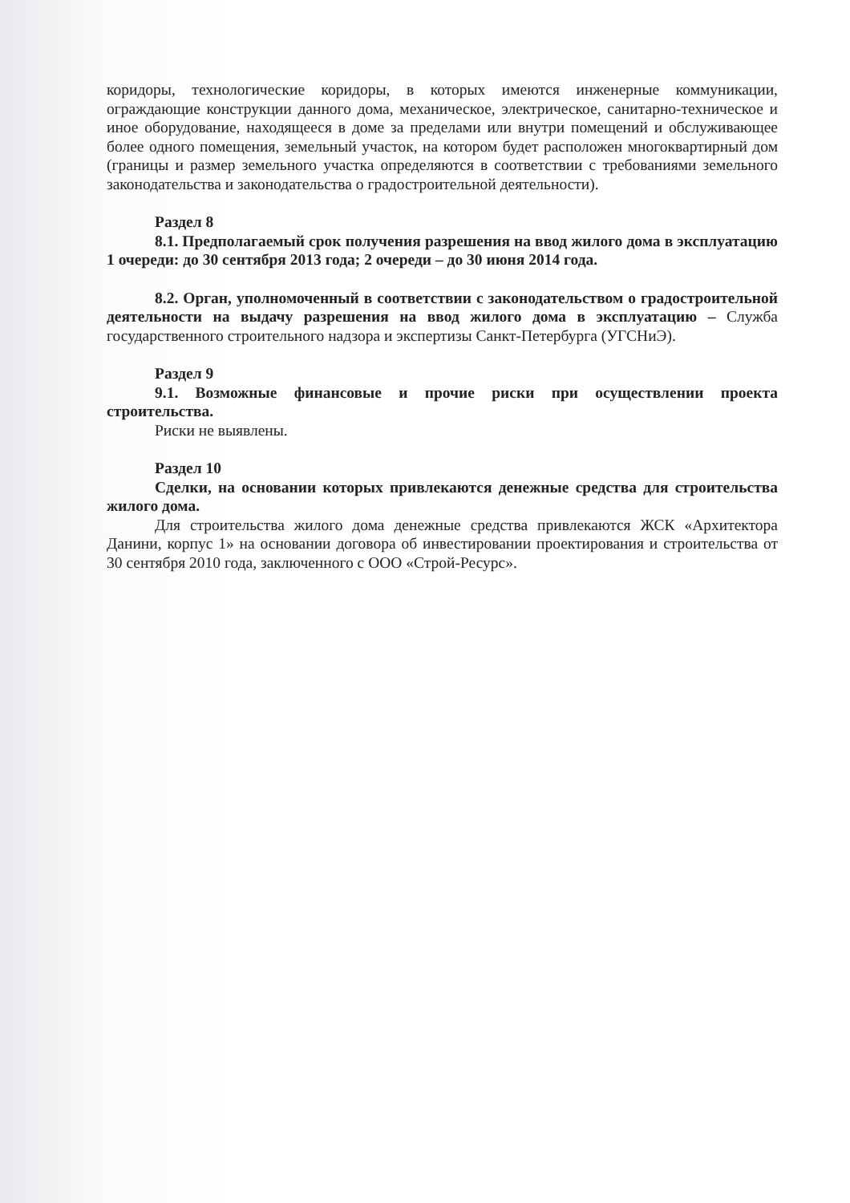коридоры, технологические коридоры, в которых имеются инженерные коммуникации, ограждающие конструкции данного дома, механическое, электрическое, санитарно-техническое и иное оборудование, находящееся в доме за пределами или внутри помещений и обслуживающее более одного помещения, земельный участок, на котором будет расположен многоквартирный дом (границы и размер земельного участка определяются в соответствии с требованиями земельного законодательства и законодательства о градостроительной деятельности).
Раздел 8
8.1. Предполагаемый срок получения разрешения на ввод жилого дома в эксплуатацию 1 очереди: до 30 сентября 2013 года; 2 очереди – до 30 июня 2014 года.
8.2. Орган, уполномоченный в соответствии с законодательством о градостроительной деятельности на выдачу разрешения на ввод жилого дома в эксплуатацию – Служба государственного строительного надзора и экспертизы Санкт-Петербурга (УГСНиЭ).
Раздел 9
9.1. Возможные финансовые и прочие риски при осуществлении проекта строительства.
Риски не выявлены.
Раздел 10
Сделки, на основании которых привлекаются денежные средства для строительства жилого дома.
Для строительства жилого дома денежные средства привлекаются ЖСК «Архитектора Данини, корпус 1» на основании договора об инвестировании проектирования и строительства от 30 сентября 2010 года, заключенного с ООО «Строй-Ресурс».